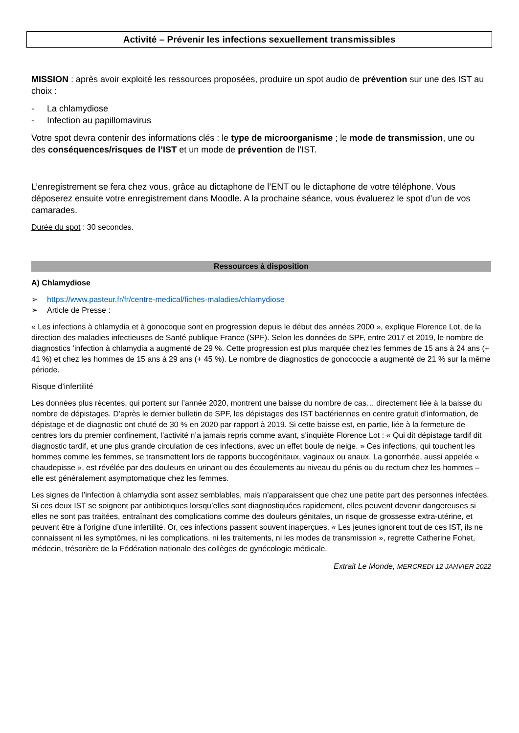Activité – Prévenir les infections sexuellement transmissibles
MISSION : après avoir exploité les ressources proposées, produire un spot audio de prévention sur une des IST au choix :
- La chlamydiose
- Infection au papillomavirus
Votre spot devra contenir des informations clés : le type de microorganisme ; le mode de transmission, une ou des conséquences/risques de l’IST et un mode de prévention de l’IST.
L’enregistrement se fera chez vous, grâce au dictaphone de l’ENT ou le dictaphone de votre téléphone. Vous déposerez ensuite votre enregistrement dans Moodle. A la prochaine séance, vous évaluerez le spot d’un de vos camarades.
Durée du spot : 30 secondes.
Ressources à disposition
A) Chlamydiose
➢ https://www.pasteur.fr/fr/centre-medical/fiches-maladies/chlamydiose
➢ Article de Presse :
« Les infections à chlamydia et à gonocoque sont en progression depuis le début des années 2000 », explique Florence Lot, de la direction des maladies infectieuses de Santé publique France (SPF). Selon les données de SPF, entre 2017 et 2019, le nombre de diagnostics ’infection à chlamydia a augmenté de 29 %. Cette progression est plus marquée chez les femmes de 15 ans à 24 ans (+ 41 %) et chez les hommes de 15 ans à 29 ans (+ 45 %). Le nombre de diagnostics de gonococcie a augmenté de 21 % sur la même période.
Risque d’infertilité
Les données plus récentes, qui portent sur l’année 2020, montrent une baisse du nombre de cas… directement liée à la baisse du nombre de dépistages. D’après le dernier bulletin de SPF, les dépistages des IST bactériennes en centre gratuit d’information, de dépistage et de diagnostic ont chuté de 30 % en 2020 par rapport à 2019. Si cette baisse est, en partie, liée à la fermeture de centres lors du premier confinement, l’activité n’a jamais repris comme avant, s’inquiète Florence Lot : « Qui dit dépistage tardif dit diagnostic tardif, et une plus grande circulation de ces infections, avec un effet boule de neige. » Ces infections, qui touchent les hommes comme les femmes, se transmettent lors de rapports buccogénitaux, vaginaux ou anaux. La gonorrhée, aussi appelée « chaudepisse », est révélée par des douleurs en urinant ou des écoulements au niveau du pénis ou du rectum chez les hommes – elle est généralement asymptomatique chez les femmes.
Les signes de l’infection à chlamydia sont assez semblables, mais n’apparaissent que chez une petite part des personnes infectées. Si ces deux IST se soignent par antibiotiques lorsqu’elles sont diagnostiquées rapidement, elles peuvent devenir dangereuses si elles ne sont pas traitées, entraînant des complications comme des douleurs génitales, un risque de grossesse extra-utérine, et peuvent être à l’origine d’une infertilité. Or, ces infections passent souvent inaperçues. « Les jeunes ignorent tout de ces IST, ils ne connaissent ni les symptômes, ni les complications, ni les traitements, ni les modes de transmission », regrette Catherine Fohet, médecin, trésorière de la Fédération nationale des collèges de gynécologie médicale.
Extrait Le Monde, MERCREDI 12 JANVIER 2022